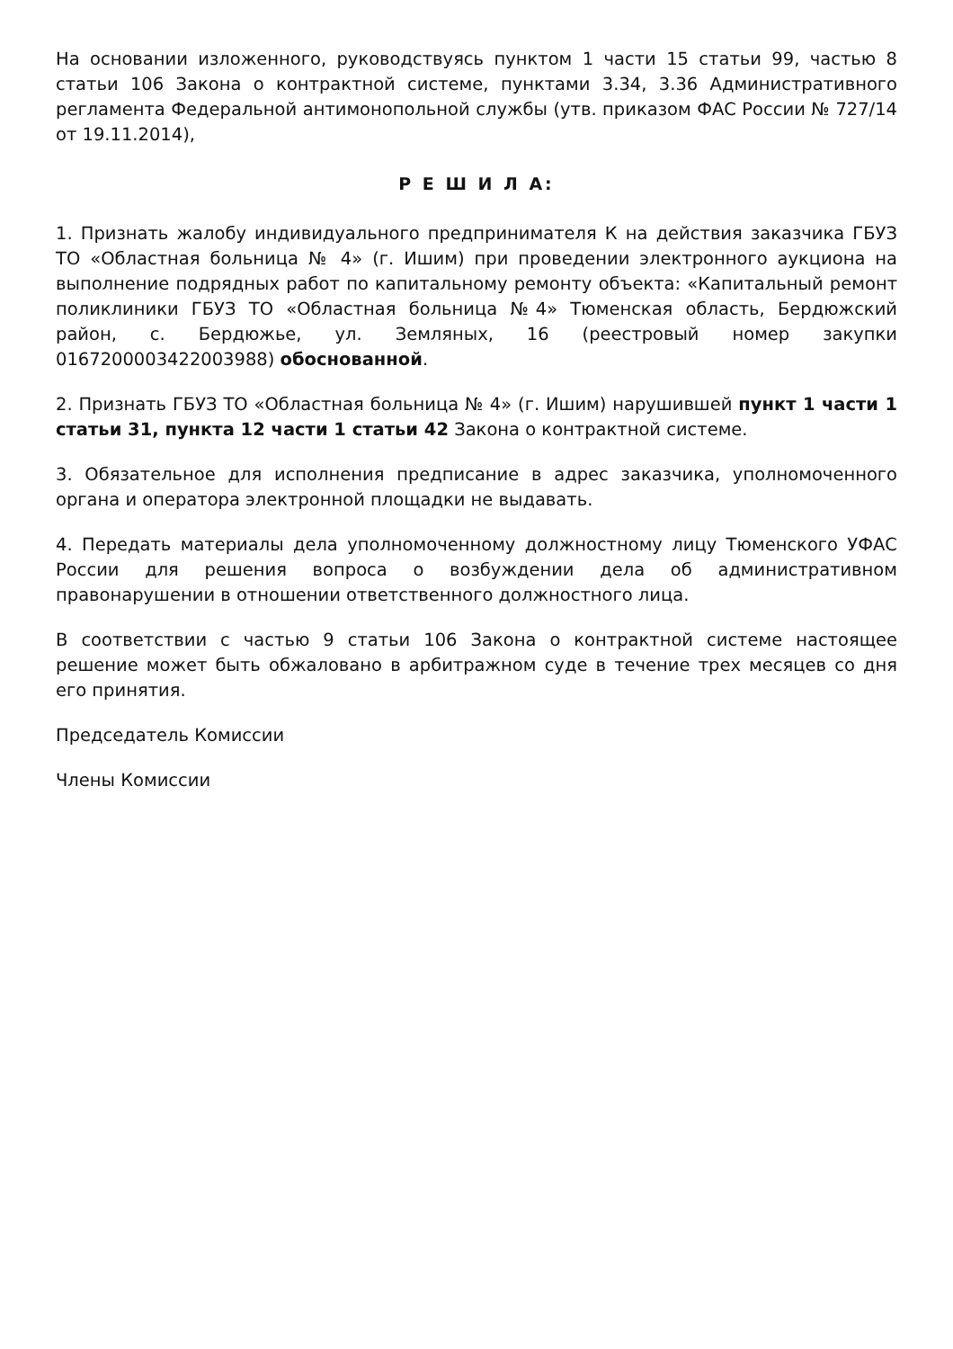На основании изложенного, руководствуясь пунктом 1 части 15 статьи 99, частью 8 статьи 106 Закона о контрактной системе, пунктами 3.34, 3.36 Административного регламента Федеральной антимонопольной службы (утв. приказом ФАС России № 727/14 от 19.11.2014),
Р Е Ш И Л А:
1. Признать жалобу индивидуального предпринимателя К на действия заказчика ГБУЗ ТО «Областная больница № 4» (г. Ишим) при проведении электронного аукциона на выполнение подрядных работ по капитальному ремонту объекта: «Капитальный ремонт поликлиники ГБУЗ ТО «Областная больница №4» Тюменская область, Бердюжский район, с. Бердюжье, ул. Земляных, 16 (реестровый номер закупки 0167200003422003988) обоснованной.
2. Признать ГБУЗ ТО «Областная больница № 4» (г. Ишим) нарушившей пункт 1 части 1 статьи 31, пункта 12 части 1 статьи 42 Закона о контрактной системе.
3. Обязательное для исполнения предписание в адрес заказчика, уполномоченного органа и оператора электронной площадки не выдавать.
4. Передать материалы дела уполномоченному должностному лицу Тюменского УФАС России для решения вопроса о возбуждении дела об административном правонарушении в отношении ответственного должностного лица.
В соответствии с частью 9 статьи 106 Закона о контрактной системе настоящее решение может быть обжаловано в арбитражном суде в течение трех месяцев со дня его принятия.
Председатель Комиссии
Члены Комиссии